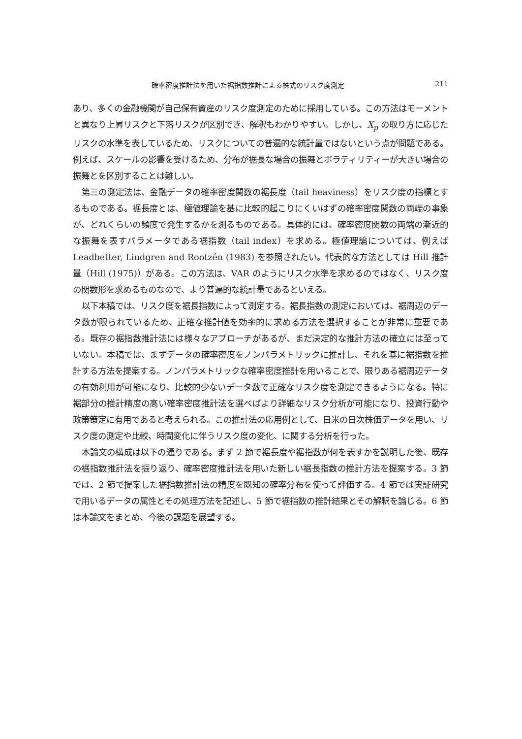確率密度推計法を用いた裾指数推計による株式のリスク度測定 211
あり、多くの金融機関が自己保有資産のリスク度測定のために採用している。この方法はモーメントと異なり上昇リスクと下落リスクが区別でき、解釈もわかりやすい。しかし、X<sub>p</sub> の取り方に応じたリスクの水準を表しているため、リスクについての普遍的な統計量ではないという点が問題である。例えば、スケールの影響を受けるため、分布が裾長な場合の振舞とボラティリティーが大きい場合の振舞とを区別することは難しい。
第三の測定法は、金融データの確率密度関数の裾長度（tail heaviness）をリスク度の指標とするものである。裾長度とは、極値理論を基に比較的起こりにくいはずの確率密度関数の両端の事象が、どれくらいの頻度で発生するかを測るものである。具体的には、確率密度関数の両端の漸近的な振舞を表すパラメータである裾指数（tail index）を求める。極値理論については、例えば Leadbetter, Lindgren and Rootzén (1983) を参照されたい。代表的な方法としては Hill 推計量（Hill (1975)）がある。この方法は、VAR のようにリスク水準を求めるのではなく、リスク度の関数形を求めるものなので、より普遍的な統計量であるといえる。
以下本稿では、リスク度を裾長指数によって測定する。裾長指数の測定においては、裾周辺のデータ数が限られているため、正確な推計値を効率的に求める方法を選択することが非常に重要である。既存の裾指数推計法には様々なアプローチがあるが、まだ決定的な推計方法の確立には至っていない。本稿では、まずデータの確率密度をノンパラメトリックに推計し、それを基に裾指数を推計する方法を提案する。ノンパラメトリックな確率密度推計を用いることで、限りある裾周辺データの有効利用が可能になり、比較的少ないデータ数で正確なリスク度を測定できるようになる。特に裾部分の推計精度の高い確率密度推計法を選べばより詳細なリスク分析が可能になり、投資行動や政策策定に有用であると考えられる。この推計法の応用例として、日米の日次株価データを用い、リスク度の測定や比較、時間変化に伴うリスク度の変化、に関する分析を行った。
本論文の構成は以下の通りである。まず 2 節で裾長度や裾指数が何を表すかを説明した後、既存の裾指数推計法を振り返り、確率密度推計法を用いた新しい裾長指数の推計方法を提案する。3 節では、2 節で提案した裾指数推計法の精度を既知の確率分布を使って評価する。4 節では実証研究で用いるデータの属性とその処理方法を記述し、5 節で裾指数の推計結果とその解釈を論じる。6 節は本論文をまとめ、今後の課題を展望する。